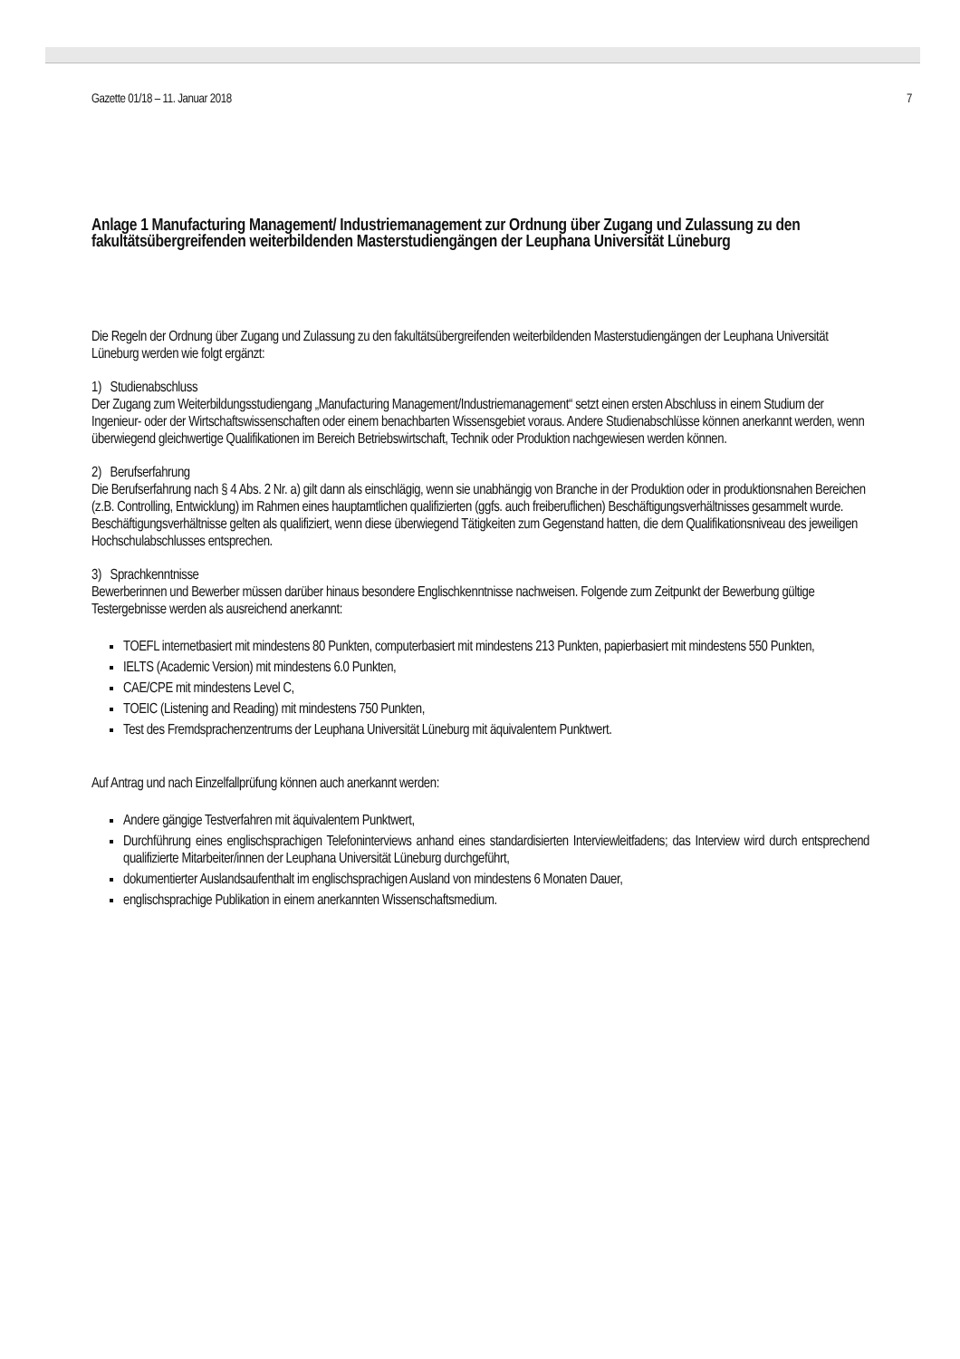Gazette 01/18 – 11. Januar 2018 7
Anlage 1 Manufacturing Management/ Industriemanagement zur Ordnung über Zugang und Zulassung zu den fakultätsübergreifenden weiterbildenden Masterstudiengängen der Leuphana Universität Lüneburg
Die Regeln der Ordnung über Zugang und Zulassung zu den fakultätsübergreifenden weiterbildenden Masterstudiengängen der Leuphana Universität Lüneburg werden wie folgt ergänzt:
1) Studienabschluss
Der Zugang zum Weiterbildungsstudiengang „Manufacturing Management/Industriemanagement“ setzt einen ersten Abschluss in einem Studium der Ingenieur- oder der Wirtschaftswissenschaften oder einem benachbarten Wissensgebiet voraus. Andere Studienabschlüsse können anerkannt werden, wenn überwiegend gleichwertige Qualifikationen im Bereich Betriebswirtschaft, Technik oder Produktion nachgewiesen werden können.
2) Berufserfahrung
Die Berufserfahrung nach § 4 Abs. 2 Nr. a) gilt dann als einschlägig, wenn sie unabhängig von Branche in der Produktion oder in produktionsnahen Bereichen (z.B. Controlling, Entwicklung) im Rahmen eines hauptamtlichen qualifizierten (ggfs. auch freiberuflichen) Beschäftigungsverhältnisses gesammelt wurde. Beschäftigungsverhältnisse gelten als qualifiziert, wenn diese überwiegend Tätigkeiten zum Gegenstand hatten, die dem Qualifikationsniveau des jeweiligen Hochschulabschlusses entsprechen.
3) Sprachkenntnisse
Bewerberinnen und Bewerber müssen darüber hinaus besondere Englischkenntnisse nachweisen. Folgende zum Zeitpunkt der Bewerbung gültige Testergebnisse werden als ausreichend anerkannt:
TOEFL internetbasiert mit mindestens 80 Punkten, computerbasiert mit mindestens 213 Punkten, papierbasiert mit mindestens 550 Punkten,
IELTS (Academic Version) mit mindestens 6.0 Punkten,
CAE/CPE mit mindestens Level C,
TOEIC (Listening and Reading) mit mindestens 750 Punkten,
Test des Fremdsprachenzentrums der Leuphana Universität Lüneburg mit äquivalentem Punktwert.
Auf Antrag und nach Einzelfallprüfung können auch anerkannt werden:
Andere gängige Testverfahren mit äquivalentem Punktwert,
Durchführung eines englischsprachigen Telefoninterviews anhand eines standardisierten Interviewleitfadens; das Interview wird durch entsprechend qualifizierte Mitarbeiter/innen der Leuphana Universität Lüneburg durchgeführt,
dokumentierter Auslandsaufenthalt im englischsprachigen Ausland von mindestens 6 Monaten Dauer,
englischsprachige Publikation in einem anerkannten Wissenschaftsmedium.